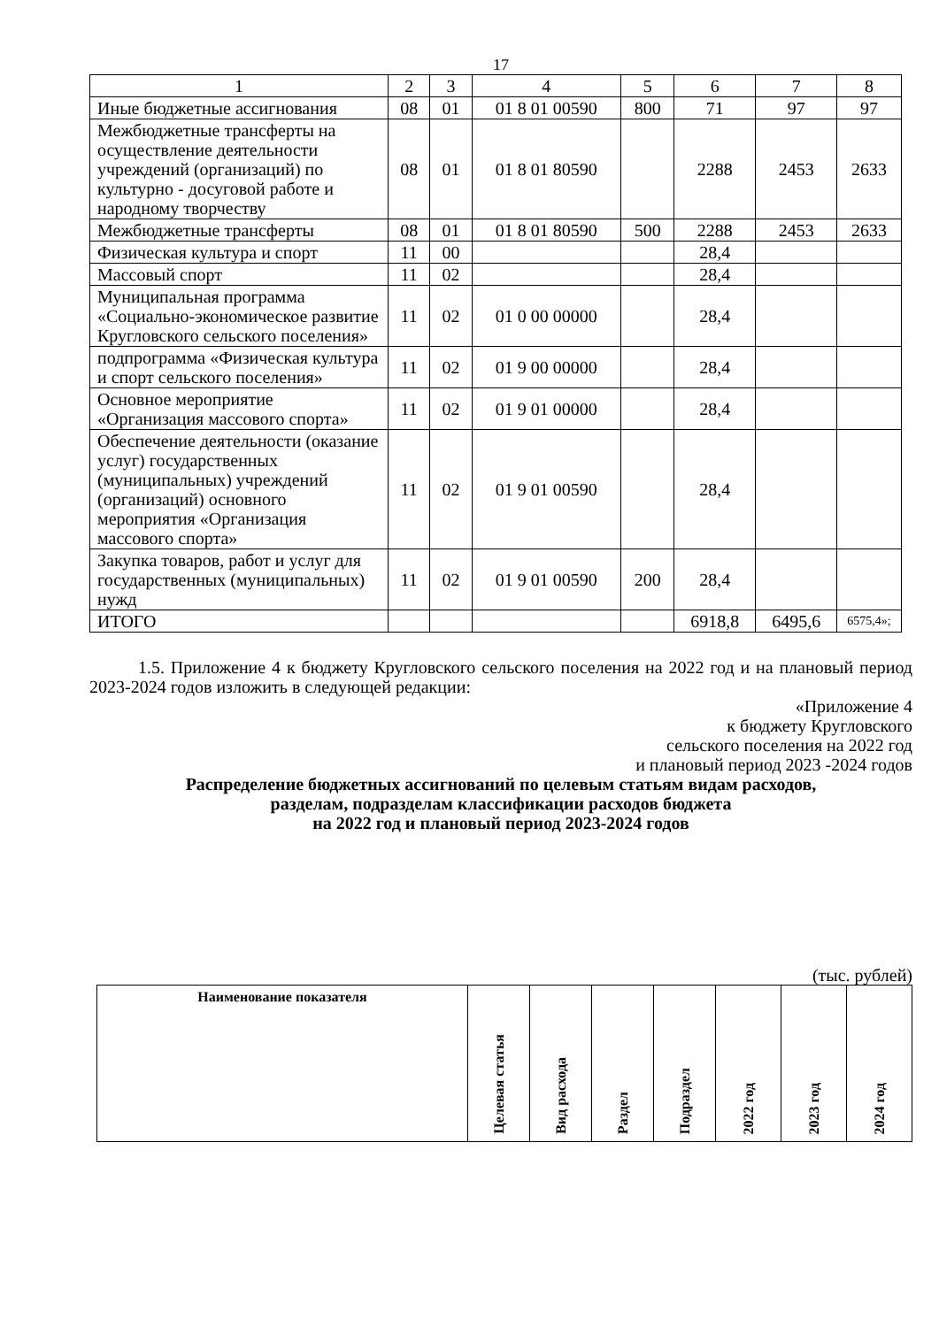17
| 1 | 2 | 3 | 4 | 5 | 6 | 7 | 8 |
| Иные бюджетные ассигнования | 08 | 01 | 01 8 01 00590 | 800 | 71 | 97 | 97 |
| Межбюджетные трансферты на осуществление деятельности учреждений (организаций) по культурно - досуговой работе и народному творчеству | 08 | 01 | 01 8 01 80590 | | 2288 | 2453 | 2633 |
| Межбюджетные трансферты | 08 | 01 | 01 8 01 80590 | 500 | 2288 | 2453 | 2633 |
| Физическая культура и спорт | 11 | 00 | | | 28,4 | | |
| Массовый спорт | 11 | 02 | | | 28,4 | | |
| Муниципальная программа «Социально-экономическое развитие Кругловского сельского поселения» | 11 | 02 | 01 0 00 00000 | | 28,4 | | |
| подпрограмма «Физическая культура и спорт сельского поселения» | 11 | 02 | 01 9 00 00000 | | 28,4 | | |
| Основное мероприятие «Организация массового спорта» | 11 | 02 | 01 9 01 00000 | | 28,4 | | |
| Обеспечение деятельности (оказание услуг) государственных (муниципальных) учреждений (организаций) основного мероприятия «Организация массового спорта» | 11 | 02 | 01 9 01 00590 | | 28,4 | | |
| Закупка товаров, работ и услуг для государственных (муниципальных) нужд | 11 | 02 | 01 9 01 00590 | 200 | 28,4 | | |
| ИТОГО | | | | | 6918,8 | 6495,6 | 6575,4»; |
1.5. Приложение 4 к бюджету Кругловского сельского поселения на 2022 год и на плановый период 2023-2024 годов изложить в следующей редакции:
«Приложение 4
к бюджету Кругловского
сельского поселения на 2022 год
и плановый период 2023 -2024 годов
Распределение бюджетных ассигнований по целевым статьям видам расходов,
разделам, подразделам классификации расходов бюджета
на 2022 год и плановый период 2023-2024 годов
(тыс. рублей)
| Наименование показателя | Целевая статья | Вид расхода | Раздел | Подраздел | 2022 год | 2023 год | 2024 год |
| --- | --- | --- | --- | --- | --- | --- | --- |